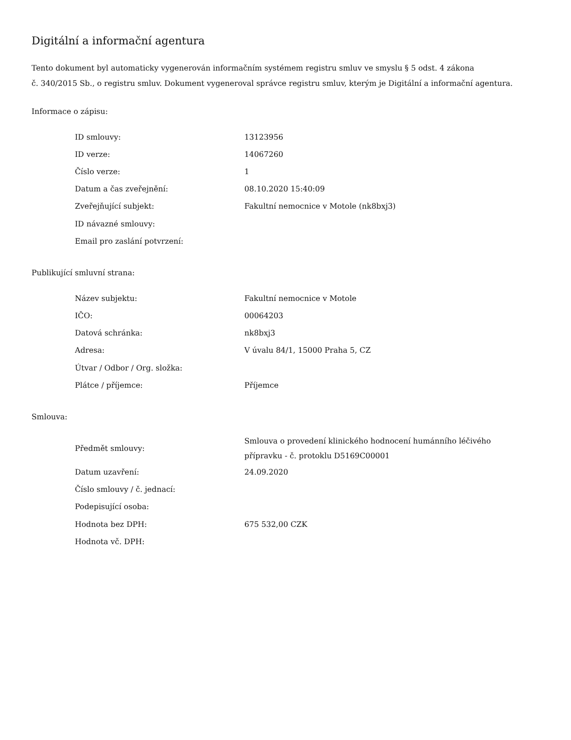Digitální a informační agentura
Tento dokument byl automaticky vygenerován informačním systémem registru smluv ve smyslu § 5 odst. 4 zákona
č. 340/2015 Sb., o registru smluv. Dokument vygeneroval správce registru smluv, kterým je Digitální a informační agentura.
Informace o zápisu:
| ID smlouvy: | 13123956 |
| ID verze: | 14067260 |
| Číslo verze: | 1 |
| Datum a čas zveřejnění: | 08.10.2020 15:40:09 |
| Zveřejňující subjekt: | Fakultní nemocnice v Motole (nk8bxj3) |
| ID návazné smlouvy: | |
| Email pro zaslání potvrzení: | |
Publikující smluvní strana:
| Název subjektu: | Fakultní nemocnice v Motole |
| IČO: | 00064203 |
| Datová schránka: | nk8bxj3 |
| Adresa: | V úvalu 84/1, 15000 Praha 5, CZ |
| Útvar / Odbor / Org. složka: | |
| Plátce / příjemce: | Příjemce |
Smlouva:
| Předmět smlouvy: | Smlouva o provedení klinického hodnocení humánního léčivého přípravku - č. protoklu D5169C00001 |
| Datum uzavření: | 24.09.2020 |
| Číslo smlouvy / č. jednací: | |
| Podepisující osoba: | |
| Hodnota bez DPH: | 675 532,00 CZK |
| Hodnota vč. DPH: | |